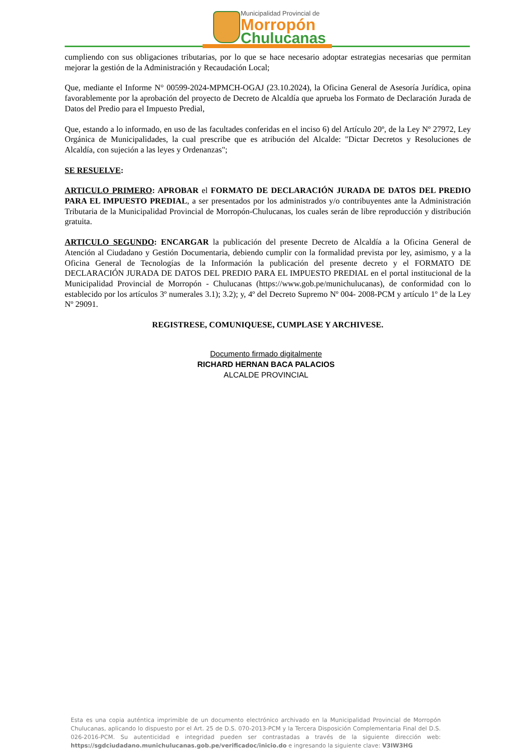Municipalidad Provincial de
Morropón
Chulucanas
cumpliendo con sus obligaciones tributarias, por lo que se hace necesario adoptar estrategias necesarias que permitan mejorar la gestión de la Administración y Recaudación Local;
Que, mediante el Informe N° 00599-2024-MPMCH-OGAJ (23.10.2024), la Oficina General de Asesoría Jurídica, opina favorablemente por la aprobación del proyecto de Decreto de Alcaldía que aprueba los Formato de Declaración Jurada de Datos del Predio para el Impuesto Predial,
Que, estando a lo informado, en uso de las facultades conferidas en el inciso 6) del Artículo 20º, de la Ley Nº 27972, Ley Orgánica de Municipalidades, la cual prescribe que es atribución del Alcalde: "Dictar Decretos y Resoluciones de Alcaldía, con sujeción a las leyes y Ordenanzas";
SE RESUELVE:
ARTICULO PRIMERO: APROBAR el FORMATO DE DECLARACIÓN JURADA DE DATOS DEL PREDIO PARA EL IMPUESTO PREDIAL, a ser presentados por los administrados y/o contribuyentes ante la Administración Tributaria de la Municipalidad Provincial de Morropón-Chulucanas, los cuales serán de libre reproducción y distribución gratuita.
ARTICULO SEGUNDO: ENCARGAR la publicación del presente Decreto de Alcaldía a la Oficina General de Atención al Ciudadano y Gestión Documentaria, debiendo cumplir con la formalidad prevista por ley, asimismo, y a la Oficina General de Tecnologías de la Información la publicación del presente decreto y el FORMATO DE DECLARACIÓN JURADA DE DATOS DEL PREDIO PARA EL IMPUESTO PREDIAL en el portal institucional de la Municipalidad Provincial de Morropón - Chulucanas (https://www.gob.pe/munichulucanas), de conformidad con lo establecido por los artículos 3º numerales 3.1); 3.2); y, 4º del Decreto Supremo Nº 004- 2008-PCM y artículo 1º de la Ley Nº 29091.
REGISTRESE, COMUNIQUESE, CUMPLASE Y ARCHIVESE.
Documento firmado digitalmente
RICHARD HERNAN BACA PALACIOS
ALCALDE PROVINCIAL
Esta es una copia auténtica imprimible de un documento electrónico archivado en la Municipalidad Provincial de Morropón Chulucanas, aplicando lo dispuesto por el Art. 25 de D.S. 070-2013-PCM y la Tercera Disposición Complementaria Final del D.S. 026-2016-PCM. Su autenticidad e integridad pueden ser contrastadas a través de la siguiente dirección web: https://sgdciudadano.munichulucanas.gob.pe/verificadoc/inicio.do e ingresando la siguiente clave: V3IW3HG